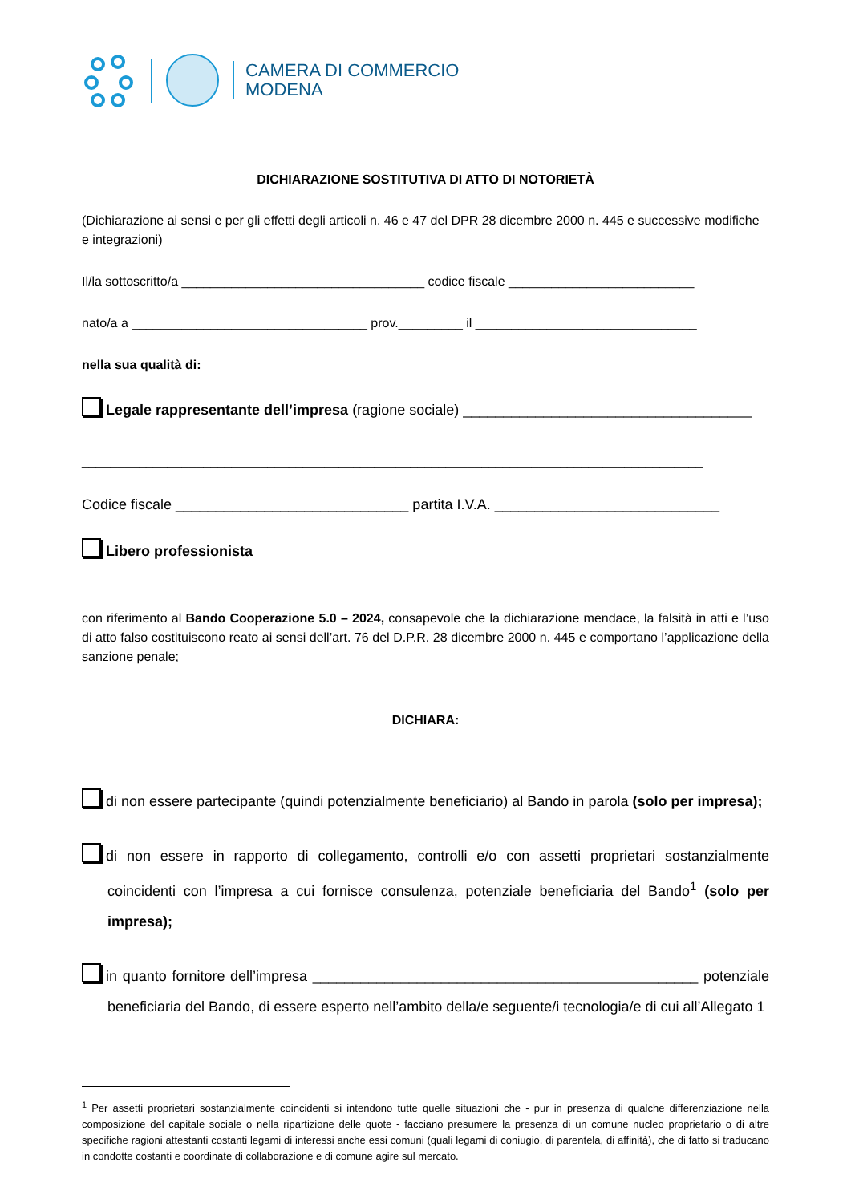CAMERA DI COMMERCIO
MODENA
DICHIARAZIONE SOSTITUTIVA DI ATTO DI NOTORIETÀ
(Dichiarazione ai sensi e per gli effetti degli articoli n. 46 e 47 del DPR 28 dicembre 2000 n. 445 e successive modifiche e integrazioni)
Il/la sottoscritto/a __________________________________ codice fiscale __________________________
nato/a a _________________________________ prov._________ il _______________________________
nella sua qualità di:
Legale rappresentante dell’impresa (ragione sociale) ____________________________________
_______________________________________________________________________________________
Codice fiscale _____________________________ partita I.V.A. ____________________________
Libero professionista
con riferimento al Bando Cooperazione 5.0 – 2024, consapevole che la dichiarazione mendace, la falsità in atti e l’uso di atto falso costituiscono reato ai sensi dell’art. 76 del D.P.R. 28 dicembre 2000 n. 445 e comportano l’applicazione della sanzione penale;
DICHIARA:
di non essere partecipante (quindi potenzialmente beneficiario) al Bando in parola (solo per impresa);
di non essere in rapporto di collegamento, controlli e/o con assetti proprietari sostanzialmente coincidenti con l’impresa a cui fornisce consulenza, potenziale beneficiaria del Bando<sup>1</sup> (solo per impresa);
in quanto fornitore dell’impresa ________________________________________________ potenziale beneficiaria del Bando, di essere esperto nell’ambito della/e seguente/i tecnologia/e di cui all’Allegato 1
<sup>1</sup> Per assetti proprietari sostanzialmente coincidenti si intendono tutte quelle situazioni che - pur in presenza di qualche differenziazione nella composizione del capitale sociale o nella ripartizione delle quote - facciano presumere la presenza di un comune nucleo proprietario o di altre specifiche ragioni attestanti costanti legami di interessi anche essi comuni (quali legami di coniugio, di parentela, di affinità), che di fatto si traducano in condotte costanti e coordinate di collaborazione e di comune agire sul mercato.